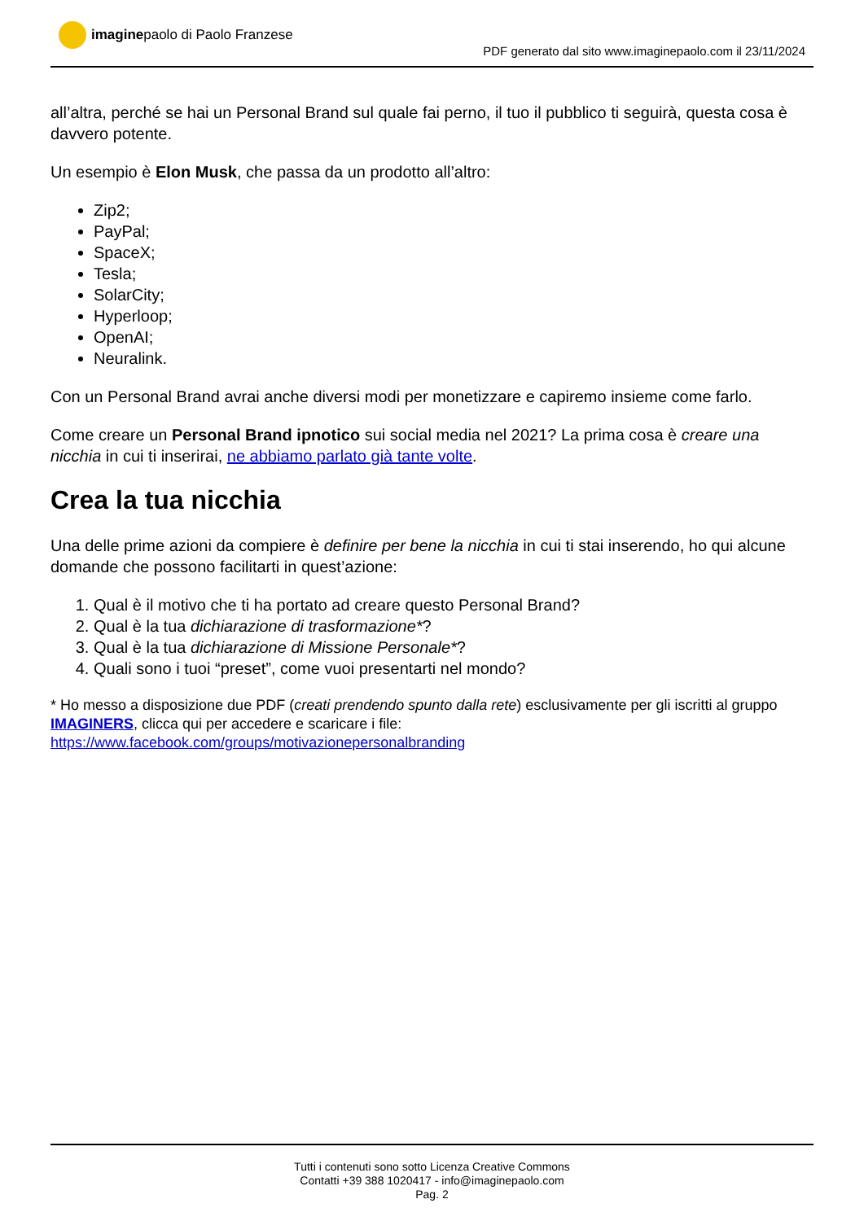imagine paolo di Paolo Franzese
PDF generato dal sito www.imaginepaolo.com il 23/11/2024
all’altra, perché se hai un Personal Brand sul quale fai perno, il tuo il pubblico ti seguirà, questa cosa è davvero potente.
Un esempio è Elon Musk, che passa da un prodotto all’altro:
Zip2;
PayPal;
SpaceX;
Tesla;
SolarCity;
Hyperloop;
OpenAI;
Neuralink.
Con un Personal Brand avrai anche diversi modi per monetizzare e capiremo insieme come farlo.
Come creare un Personal Brand ipnotico sui social media nel 2021? La prima cosa è creare una nicchia in cui ti inserirai, ne abbiamo parlato già tante volte.
Crea la tua nicchia
Una delle prime azioni da compiere è definire per bene la nicchia in cui ti stai inserendo, ho qui alcune domande che possono facilitarti in quest’azione:
1. Qual è il motivo che ti ha portato ad creare questo Personal Brand?
2. Qual è la tua dichiarazione di trasformazione*?
3. Qual è la tua dichiarazione di Missione Personale*?
4. Quali sono i tuoi “preset”, come vuoi presentarti nel mondo?
* Ho messo a disposizione due PDF (creati prendendo spunto dalla rete) esclusivamente per gli iscritti al gruppo IMAGINERS, clicca qui per accedere e scaricare i file:
https://www.facebook.com/groups/motivazionepersonalbranding
Tutti i contenuti sono sotto Licenza Creative Commons
Contatti +39 388 1020417 - info@imaginepaolo.com
Pag. 2